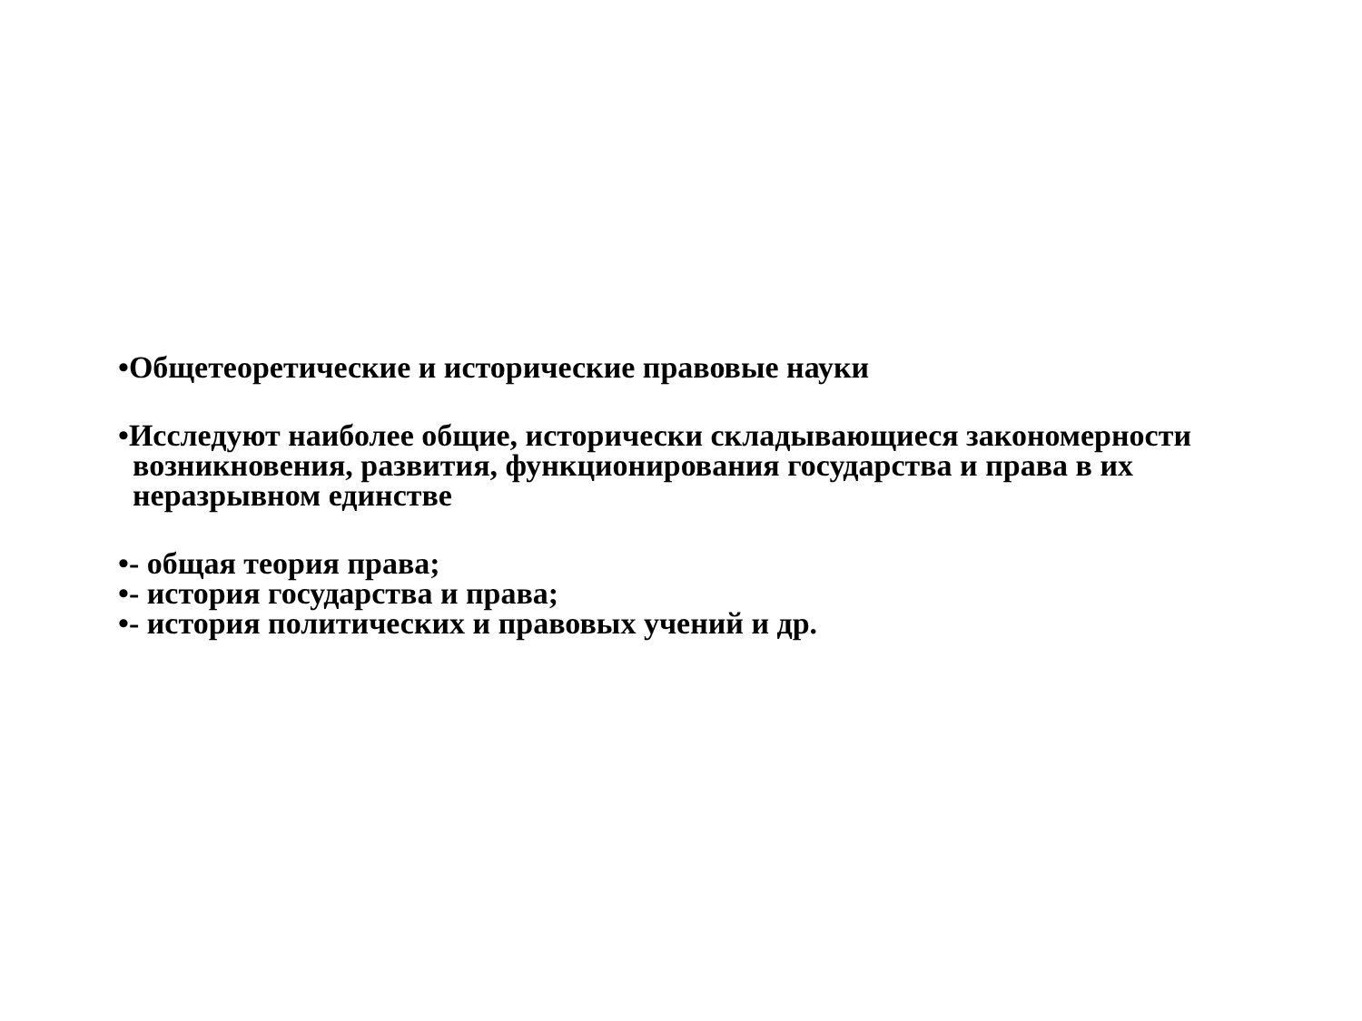•Общетеоретические и исторические правовые науки
•Исследуют наиболее общие, исторически складывающиеся закономерности возникновения, развития, функционирования государства и права в их неразрывном единстве
•- общая теория права;
•- история государства и права;
•- история политических и правовых учений и др.